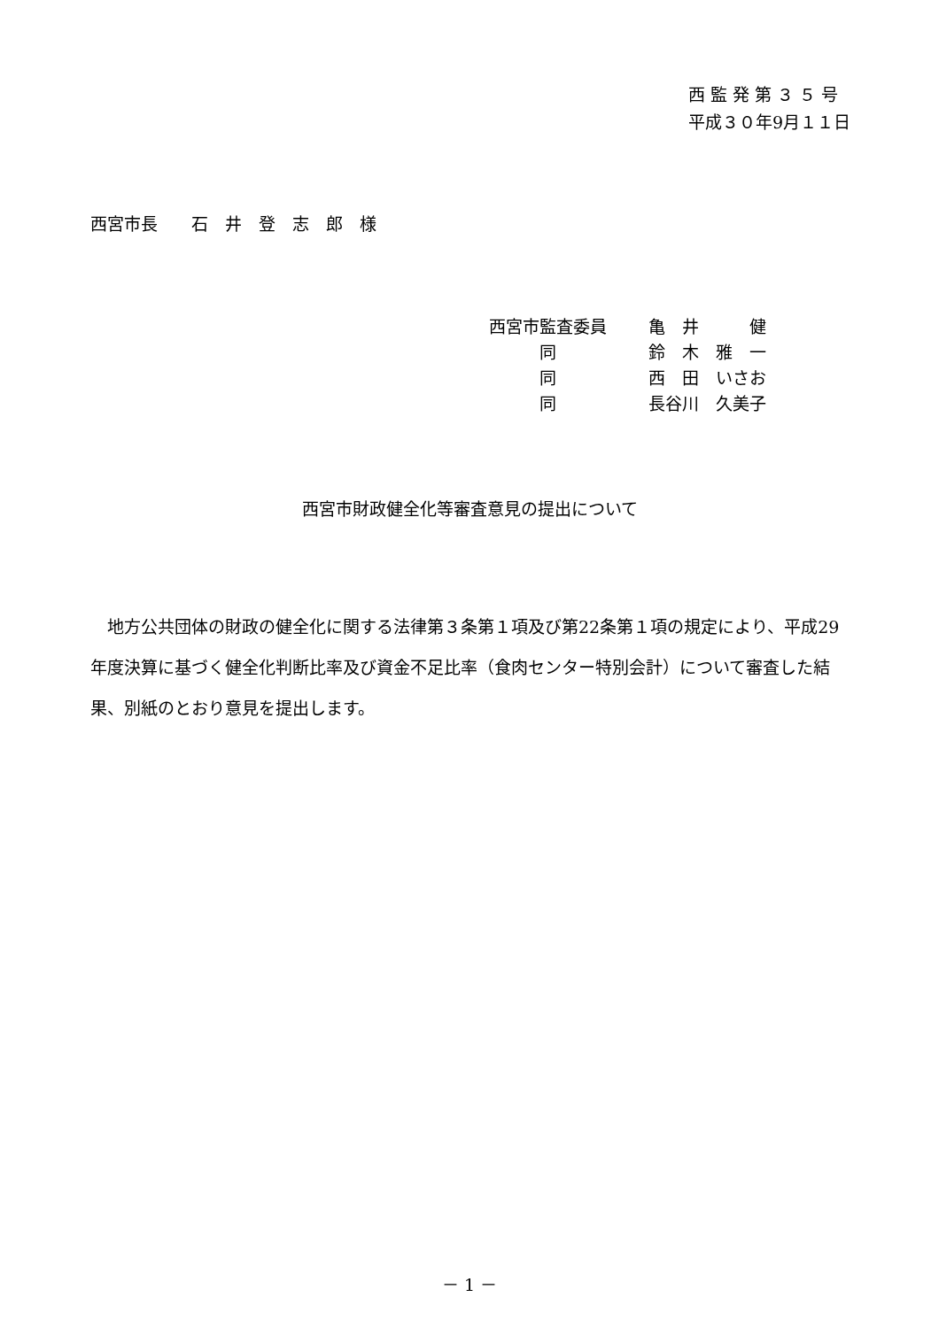西 監 発 第 ３ ５ 号
平成３０年9月１１日
西宮市長　　石　井　登　志　郎　様
西宮市監査委員 亀　井　　　健
　　　同 鈴　木　雅　一
　　　同 西　田　いさお
　　　同 長谷川　久美子
西宮市財政健全化等審査意見の提出について
地方公共団体の財政の健全化に関する法律第３条第１項及び第22条第１項の規定により、平成29年度決算に基づく健全化判断比率及び資金不足比率（食肉センター特別会計）について審査した結果、別紙のとおり意見を提出します。
－ 1 －